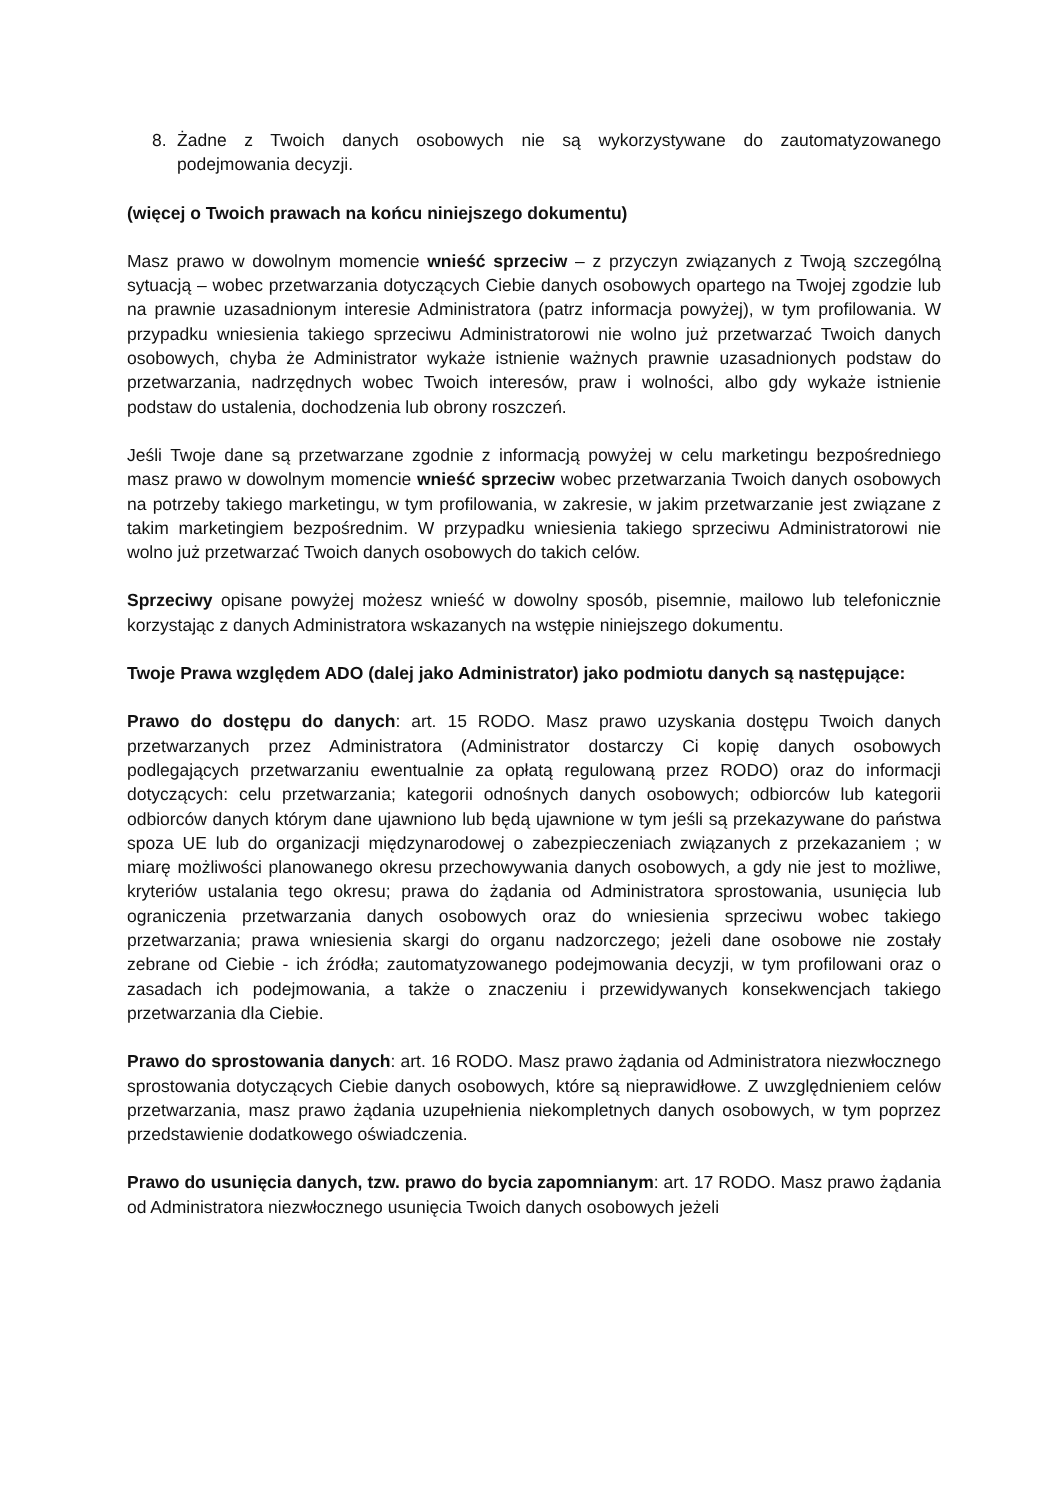8. Żadne z Twoich danych osobowych nie są wykorzystywane do zautomatyzowanego podejmowania decyzji.
(więcej o Twoich prawach na końcu niniejszego dokumentu)
Masz prawo w dowolnym momencie wnieść sprzeciw – z przyczyn związanych z Twoją szczególną sytuacją – wobec przetwarzania dotyczących Ciebie danych osobowych opartego na Twojej zgodzie lub na prawnie uzasadnionym interesie Administratora (patrz informacja powyżej), w tym profilowania. W przypadku wniesienia takiego sprzeciwu Administratorowi nie wolno już przetwarzać Twoich danych osobowych, chyba że Administrator wykaże istnienie ważnych prawnie uzasadnionych podstaw do przetwarzania, nadrzędnych wobec Twoich interesów, praw i wolności, albo gdy wykaże istnienie podstaw do ustalenia, dochodzenia lub obrony roszczeń.
Jeśli Twoje dane są przetwarzane zgodnie z informacją powyżej w celu marketingu bezpośredniego masz prawo w dowolnym momencie wnieść sprzeciw wobec przetwarzania Twoich danych osobowych na potrzeby takiego marketingu, w tym profilowania, w zakresie, w jakim przetwarzanie jest związane z takim marketingiem bezpośrednim. W przypadku wniesienia takiego sprzeciwu Administratorowi nie wolno już przetwarzać Twoich danych osobowych do takich celów.
Sprzeciwy opisane powyżej możesz wnieść w dowolny sposób, pisemnie, mailowo lub telefonicznie korzystając z danych Administratora wskazanych na wstępie niniejszego dokumentu.
Twoje Prawa względem ADO (dalej jako Administrator) jako podmiotu danych są następujące:
Prawo do dostępu do danych: art. 15 RODO. Masz prawo uzyskania dostępu Twoich danych przetwarzanych przez Administratora (Administrator dostarczy Ci kopię danych osobowych podlegających przetwarzaniu ewentualnie za opłatą regulowaną przez RODO) oraz do informacji dotyczących: celu przetwarzania; kategorii odnośnych danych osobowych; odbiorców lub kategorii odbiorców danych którym dane ujawniono lub będą ujawnione w tym jeśli są przekazywane do państwa spoza UE lub do organizacji międzynarodowej o zabezpieczeniach związanych z przekazaniem ; w miarę możliwości planowanego okresu przechowywania danych osobowych, a gdy nie jest to możliwe, kryteriów ustalania tego okresu; prawa do żądania od Administratora sprostowania, usunięcia lub ograniczenia przetwarzania danych osobowych oraz do wniesienia sprzeciwu wobec takiego przetwarzania; prawa wniesienia skargi do organu nadzorczego; jeżeli dane osobowe nie zostały zebrane od Ciebie - ich źródła; zautomatyzowanego podejmowania decyzji, w tym profilowani oraz o zasadach ich podejmowania, a także o znaczeniu i przewidywanych konsekwencjach takiego przetwarzania dla Ciebie.
Prawo do sprostowania danych: art. 16 RODO. Masz prawo żądania od Administratora niezwłocznego sprostowania dotyczących Ciebie danych osobowych, które są nieprawidłowe. Z uwzględnieniem celów przetwarzania, masz prawo żądania uzupełnienia niekompletnych danych osobowych, w tym poprzez przedstawienie dodatkowego oświadczenia.
Prawo do usunięcia danych, tzw. prawo do bycia zapomnianym: art. 17 RODO. Masz prawo żądania od Administratora niezwłocznego usunięcia Twoich danych osobowych jeżeli